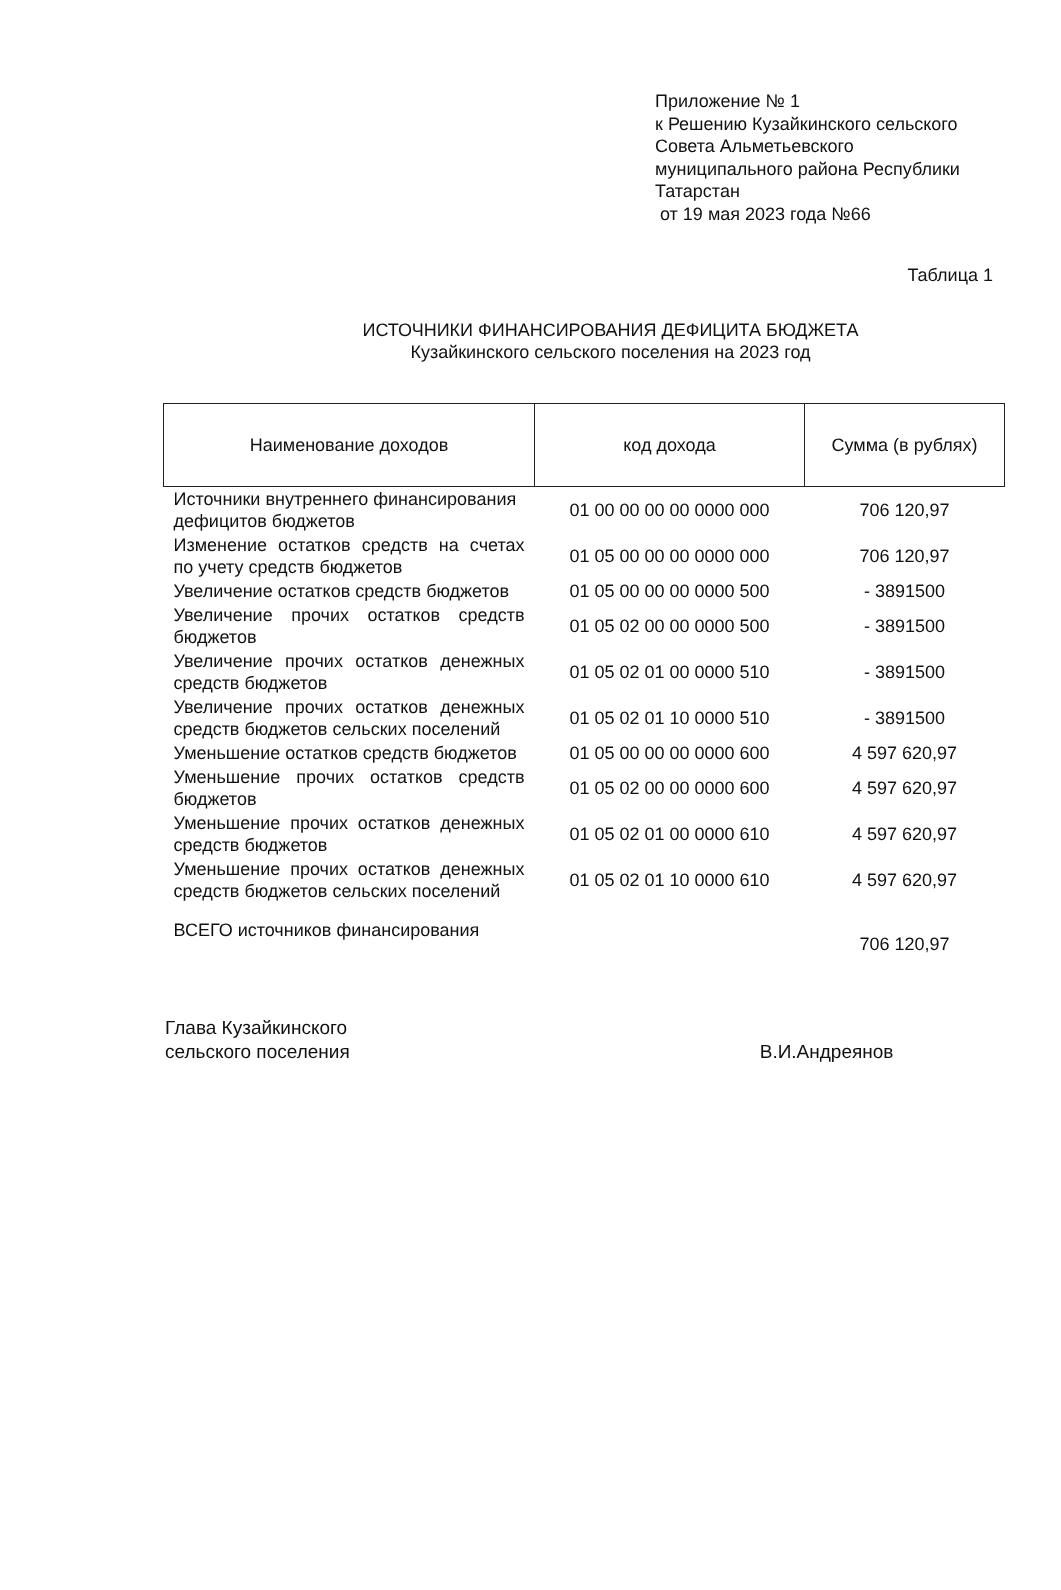Приложение № 1
к Решению Кузайкинского сельского
Совета Альметьевского
муниципального района Республики
Татарстан
от 19 мая 2023 года №66
Таблица 1
ИСТОЧНИКИ ФИНАНСИРОВАНИЯ ДЕФИЦИТА БЮДЖЕТА
Кузайкинского сельского поселения на 2023 год
| Наименование доходов | код дохода | Сумма (в рублях) |
| --- | --- | --- |
| Источники внутреннего финансирования дефицитов бюджетов | 01 00 00 00 00 0000 000 | 706 120,97 |
| Изменение остатков средств на счетах по учету средств бюджетов | 01 05 00 00 00 0000 000 | 706 120,97 |
| Увеличение остатков средств бюджетов | 01 05 00 00 00 0000 500 | - 3891500 |
| Увеличение прочих остатков средств бюджетов | 01 05 02 00 00 0000 500 | - 3891500 |
| Увеличение прочих остатков денежных средств бюджетов | 01 05 02 01 00 0000 510 | - 3891500 |
| Увеличение прочих остатков денежных средств бюджетов сельских поселений | 01 05 02 01 10 0000 510 | - 3891500 |
| Уменьшение остатков средств бюджетов | 01 05 00 00 00 0000 600 | 4 597 620,97 |
| Уменьшение прочих остатков средств бюджетов | 01 05 02 00 00 0000 600 | 4 597 620,97 |
| Уменьшение прочих остатков денежных средств бюджетов | 01 05 02 01 00 0000 610 | 4 597 620,97 |
| Уменьшение прочих остатков денежных средств бюджетов сельских поселений | 01 05 02 01 10 0000 610 | 4 597 620,97 |
| ВСЕГО источников финансирования | | 706 120,97 |
Глава Кузайкинского
сельского поселения
В.И.Андреянов